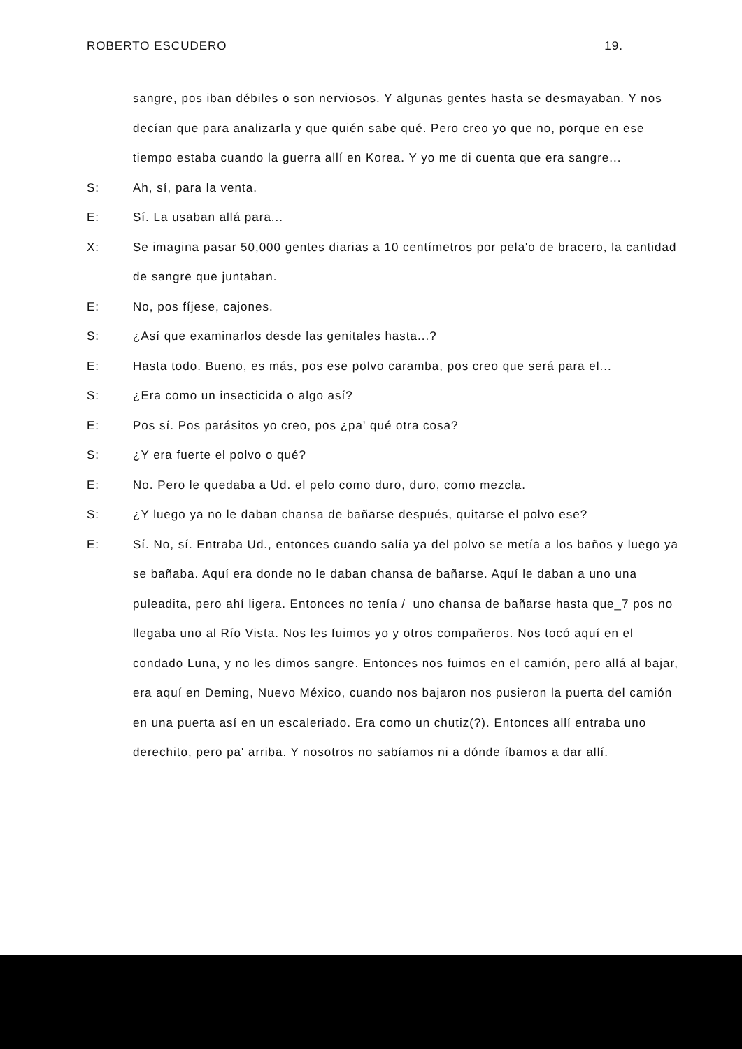ROBERTO ESCUDERO 19.
sangre, pos iban débiles o son nerviosos. Y algunas gentes hasta se desmayaban. Y nos decían que para analizarla y que quién sabe qué. Pero creo yo que no, porque en ese tiempo estaba cuando la guerra allí en Korea. Y yo me di cuenta que era sangre...
S: Ah, sí, para la venta.
E: Sí. La usaban allá para...
X: Se imagina pasar 50,000 gentes diarias a 10 centímetros por pela'o de bracero, la cantidad de sangre que juntaban.
E: No, pos fíjese, cajones.
S: ¿Así que examinarlos desde las genitales hasta...?
E: Hasta todo. Bueno, es más, pos ese polvo caramba, pos creo que será para el...
S: ¿Era como un insecticida o algo así?
E: Pos sí. Pos parásitos yo creo, pos ¿pa' qué otra cosa?
S: ¿Y era fuerte el polvo o qué?
E: No. Pero le quedaba a Ud. el pelo como duro, duro, como mezcla.
S: ¿Y luego ya no le daban chansa de bañarse después, quitarse el polvo ese?
E: Sí. No, sí. Entraba Ud., entonces cuando salía ya del polvo se metía a los baños y luego ya se bañaba. Aquí era donde no le daban chansa de bañarse. Aquí le daban a uno una puleadita, pero ahí ligera. Entonces no tenía /¯uno chansa de bañarse hasta que_7 pos no llegaba uno al Río Vista. Nos les fuimos yo y otros compañeros. Nos tocó aquí en el condado Luna, y no les dimos sangre. Entonces nos fuimos en el camión, pero allá al bajar, era aquí en Deming, Nuevo México, cuando nos bajaron nos pusieron la puerta del camión en una puerta así en un escaleriado. Era como un chutiz(?). Entonces allí entraba uno derechito, pero pa' arriba. Y nosotros no sabíamos ni a dónde íbamos a dar allí.